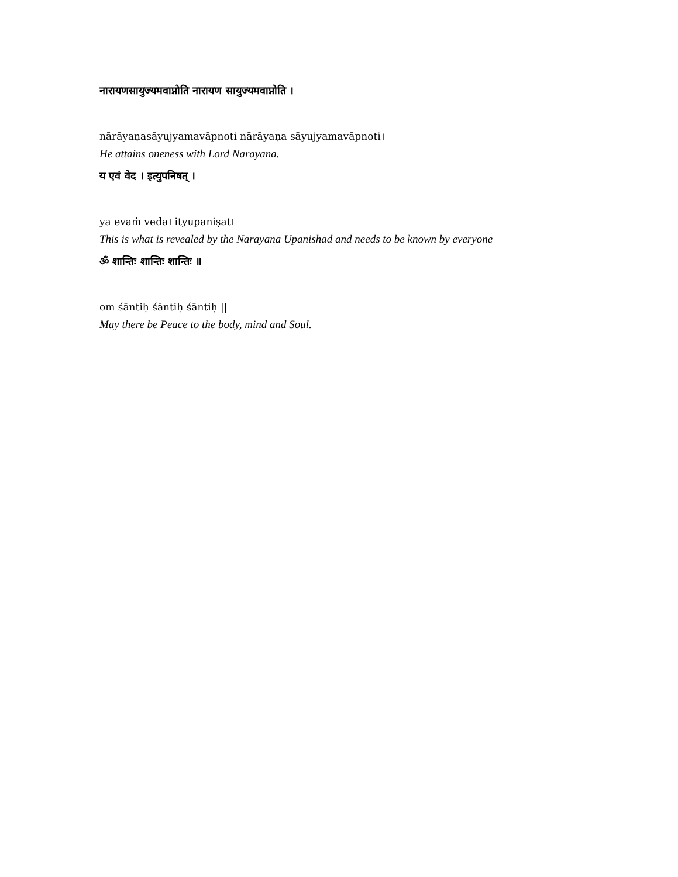नारायणसायुज्यमवाप्नोति नारायण सायुज्यमवाप्नोति ।
nārāyaṇasāyujyamavāpnoti nārāyaṇa sāyujyamavāpnoti।
He attains oneness with Lord Narayana.
य एवं वेद । इत्युपनिषत् ।
ya evaṁ veda। ityupaniṣat।
This is what is revealed by the Narayana Upanishad and needs to be known by everyone
ॐ शान्तिः शान्तिः शान्तिः ॥
om śāntiḥ śāntiḥ śāntiḥ ||
May there be Peace to the body, mind and Soul.